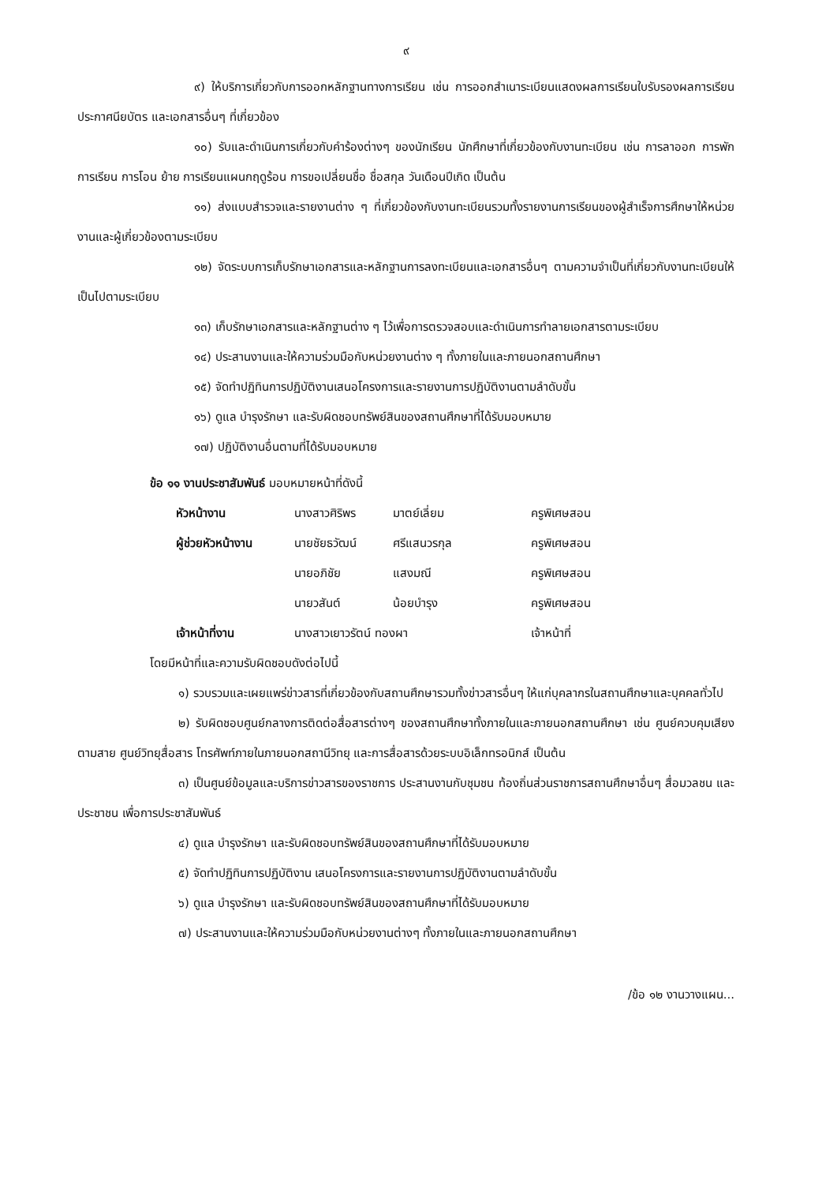๙
๙) ให้บริการเกี่ยวกับการออกหลักฐานทางการเรียน เช่น การออกสำเนาระเบียนแสดงผลการเรียนใบรับรองผลการเรียน ประกาศนียบัตร และเอกสารอื่นๆ ที่เกี่ยวข้อง
๑๐) รับและดำเนินการเกี่ยวกับคำร้องต่างๆ ของนักเรียน นักศึกษาที่เกี่ยวข้องกับงานทะเบียน เช่น การลาออก การพักการเรียน การโอน ย้าย การเรียนแผนกฤดูร้อน การขอเปลี่ยนชื่อ ชื่อสกุล วันเดือนปีเกิด เป็นต้น
๑๑) ส่งแบบสำรวจและรายงานต่าง ๆ ที่เกี่ยวข้องกับงานทะเบียนรวมทั้งรายงานการเรียนของผู้สำเร็จการศึกษาให้หน่วยงานและผู้เกี่ยวข้องตามระเบียบ
๑๒) จัดระบบการเก็บรักษาเอกสารและหลักฐานการลงทะเบียนและเอกสารอื่นๆ ตามความจำเป็นที่เกี่ยวกับงานทะเบียนให้เป็นไปตามระเบียบ
๑๓) เก็บรักษาเอกสารและหลักฐานต่าง ๆ ไว้เพื่อการตรวจสอบและดำเนินการทำลายเอกสารตามระเบียบ
๑๔) ประสานงานและให้ความร่วมมือกับหน่วยงานต่าง ๆ ทั้งภายในและภายนอกสถานศึกษา
๑๕) จัดทำปฏิทินการปฏิบัติงานเสนอโครงการและรายงานการปฏิบัติงานตามลำดับขั้น
๑๖) ดูแล บำรุงรักษา และรับผิดชอบทรัพย์สินของสถานศึกษาที่ได้รับมอบหมาย
๑๗) ปฏิบัติงานอื่นตามที่ได้รับมอบหมาย
ข้อ ๑๑ งานประชาสัมพันธ์ มอบหมายหน้าที่ดังนี้
| หัวหน้างาน | นางสาวศิริพร | มาตย์เลี่ยม | ครูพิเศษสอน |
| ผู้ช่วยหัวหน้างาน | นายชัยธวัฒน์ | ศรีแสนวรกุล | ครูพิเศษสอน |
| | นายอภิชัย | แสงมณี | ครูพิเศษสอน |
| | นายวสันต์ | น้อยบำรุง | ครูพิเศษสอน |
| เจ้าหน้าที่งาน | นางสาวเยาวรัตน์ ทองผา | | เจ้าหน้าที่ |
โดยมีหน้าที่และความรับผิดชอบดังต่อไปนี้
๑) รวบรวมและเผยแพร่ข่าวสารที่เกี่ยวข้องกับสถานศึกษารวมทั้งข่าวสารอื่นๆ ให้แก่บุคลากรในสถานศึกษาและบุคคลทั่วไป
๒) รับผิดชอบศูนย์กลางการติดต่อสื่อสารต่างๆ ของสถานศึกษาทั้งภายในและภายนอกสถานศึกษา เช่น ศูนย์ควบคุมเสียงตามสาย ศูนย์วิทยุสื่อสาร โทรศัพท์ภายในภายนอกสถานีวิทยุ และการสื่อสารด้วยระบบอิเล็กทรอนิกส์ เป็นต้น
๓) เป็นศูนย์ข้อมูลและบริการข่าวสารของราชการ ประสานงานกับชุมชน ท้องถิ่นส่วนราชการสถานศึกษาอื่นๆ สื่อมวลชน และประชาชน เพื่อการประชาสัมพันธ์
๔) ดูแล บำรุงรักษา และรับผิดชอบทรัพย์สินของสถานศึกษาที่ได้รับมอบหมาย
๕) จัดทำปฏิทินการปฏิบัติงาน เสนอโครงการและรายงานการปฏิบัติงานตามลำดับขั้น
๖) ดูแล บำรุงรักษา และรับผิดชอบทรัพย์สินของสถานศึกษาที่ได้รับมอบหมาย
๗) ประสานงานและให้ความร่วมมือกับหน่วยงานต่างๆ ทั้งภายในและภายนอกสถานศึกษา
/ข้อ ๑๒ งานวางแผน...